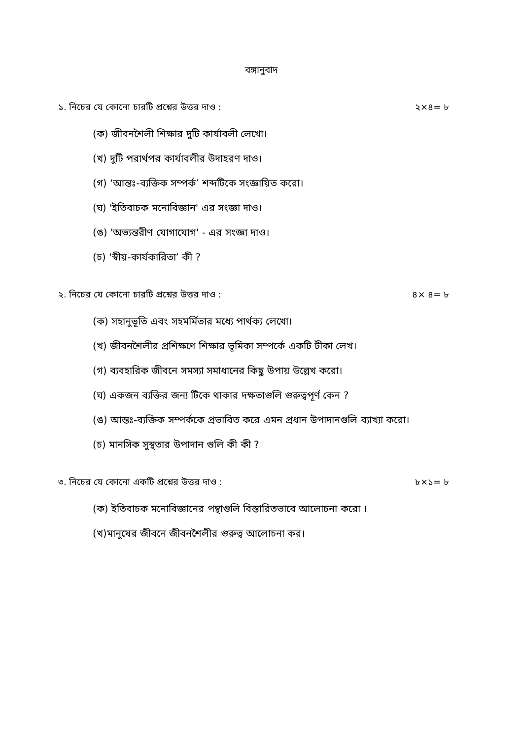বঙ্গানুবাদ
১. নিচের যে কোনো চারটি প্রশ্নের উত্তর দাও : ২×৪= ৮
(ক) জীবনশৈলী শিক্ষার দুটি কার্যাবলী লেখো।
(খ) দুটি পরার্থপর কার্যাবলীর উদাহরণ দাও।
(গ) ‘আন্তঃ-ব্যক্তিক সম্পর্ক’ শব্দটিকে সংজ্ঞায়িত করো।
(ঘ) 'ইতিবাচক মনোবিজ্ঞান' এর সংজ্ঞা দাও।
(ঙ) 'অভ্যন্তরীণ যোগাযোগ' - এর সংজ্ঞা দাও।
(চ) ‘স্বীয়-কার্যকারিতা’ কী ?
২. নিচের যে কোনো চারটি প্রশ্নের উত্তর দাও : ৪× ৪= ৮
(ক) সহানুভূতি এবং সহমর্মিতার মধ্যে পার্থক্য লেখো।
(খ) জীবনশৈলীর প্রশিক্ষণে শিক্ষার ভূমিকা সম্পর্কে একটি টীকা লেখ।
(গ) ব্যবহারিক জীবনে সমস্যা সমাধানের কিছু উপায় উল্লেখ করো।
(ঘ) একজন ব্যক্তির জন্য টিকে থাকার দক্ষতাগুলি গুরুত্বপূর্ণ কেন ?
(ঙ) আন্তঃ-ব্যক্তিক সম্পর্ককে প্রভাবিত করে এমন প্রধান উপাদানগুলি ব্যাখ্যা করো।
(চ) মানসিক সুস্থতার উপাদান গুলি কী কী ?
৩. নিচের যে কোনো একটি প্রশ্নের উত্তর দাও : ৮×১= ৮
(ক) ইতিবাচক মনোবিজ্ঞানের পন্থাগুলি বিস্তারিতভাবে আলোচনা করো ।
(খ)মানুষের জীবনে জীবনশৈলীর গুরুত্ব আলোচনা কর।